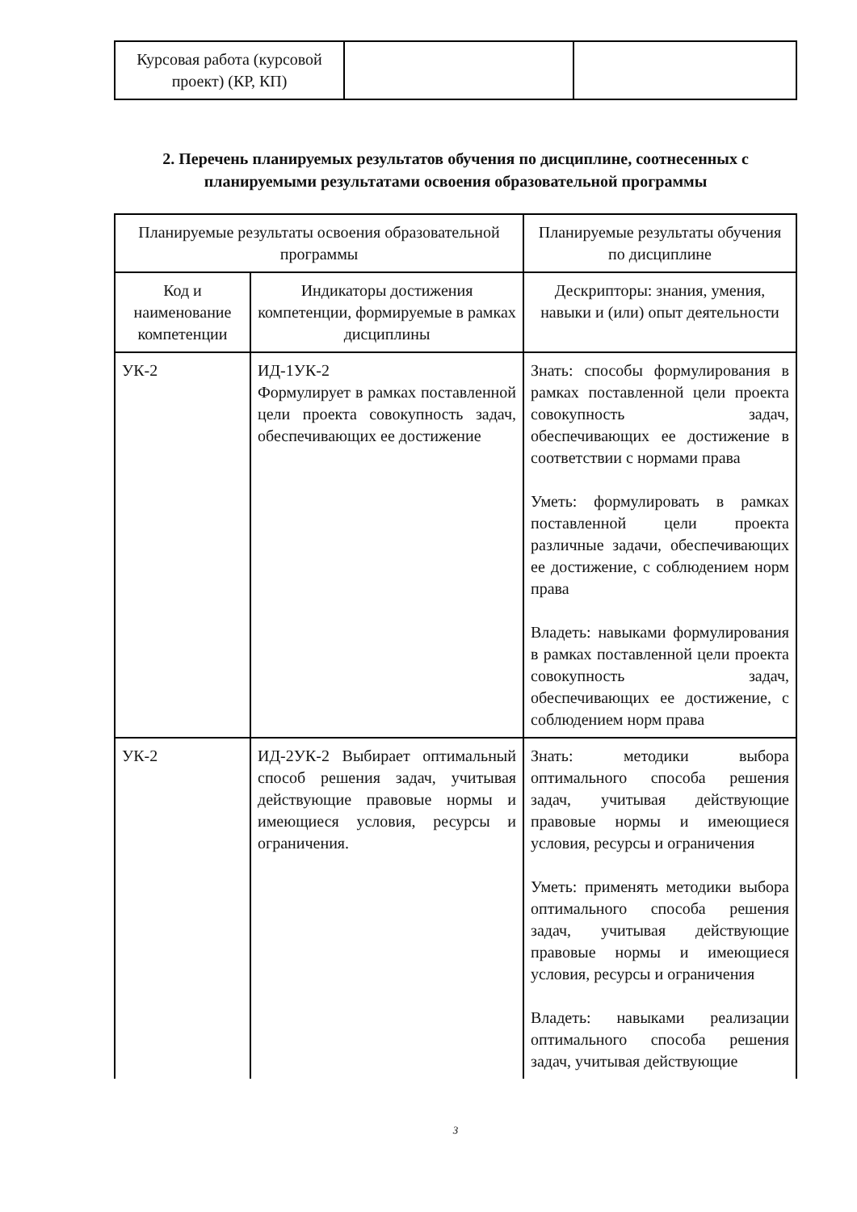| Курсовая работа (курсовой проект) (КР, КП) | | |
2. Перечень планируемых результатов обучения по дисциплине, соотнесенных с планируемыми результатами освоения образовательной программы
| Планируемые результаты освоения образовательной программы | | Планируемые результаты обучения по дисциплине |
| --- | --- | --- |
| Код и наименование компетенции | Индикаторы достижения компетенции, формируемые в рамках дисциплины | Дескрипторы: знания, умения, навыки и (или) опыт деятельности |
| УК-2 | ИД-1УК-2 Формулирует в рамках поставленной цели проекта совокупность задач, обеспечивающих ее достижение | Знать: способы формулирования в рамках поставленной цели проекта совокупность задач, обеспечивающих ее достижение в соответствии с нормами права Уметь: формулировать в рамках поставленной цели проекта различные задачи, обеспечивающих ее достижение, с соблюдением норм права Владеть: навыками формулирования в рамках поставленной цели проекта совокупность задач, обеспечивающих ее достижение, с соблюдением норм права |
| УК-2 | ИД-2УК-2 Выбирает оптимальный способ решения задач, учитывая действующие правовые нормы и имеющиеся условия, ресурсы и ограничения. | Знать: методики выбора оптимального способа решения задач, учитывая действующие правовые нормы и имеющиеся условия, ресурсы и ограничения Уметь: применять методики выбора оптимального способа решения задач, учитывая действующие правовые нормы и имеющиеся условия, ресурсы и ограничения Владеть: навыками реализации оптимального способа решения задач, учитывая действующие |
3